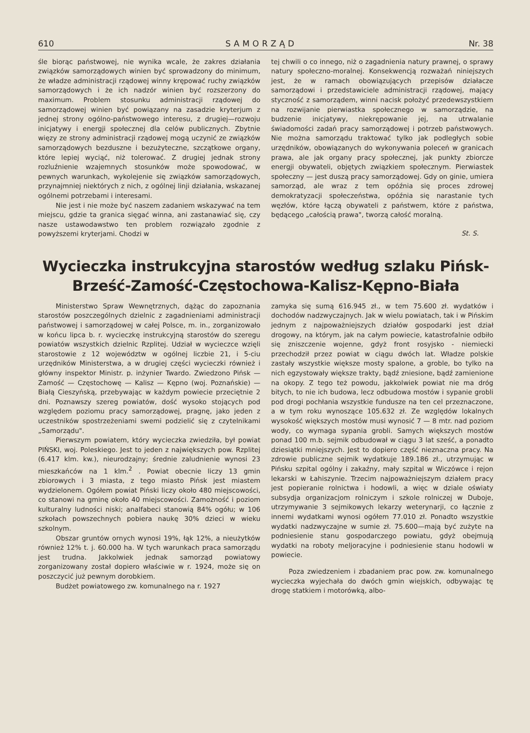610 SAMORZĄD Nr. 38
śle biorąc państwowej, nie wynika wcale, że zakres działania związków samorządowych winien być sprowadzony do minimum, że władze administracji rządowej winny krępować ruchy związków samorządowych i że ich nadzór winien być rozszerzony do maximum. Problem stosunku administracji rządowej do samorządowej winien być powiązany na zasadzie kryterjum z jednej strony ogólno-państwowego interesu, z drugiej—rozwoju inicjatywy i energji społecznej dla celów publicznych. Zbytnie więzy ze strony administracji rządowej mogą uczynić ze związków samorządowych bezduszne i bezużyteczne, szczątkowe organy, które lepiej wyciąć, niż tolerować. Z drugiej jednak strony rozluźnienie wzajemnych stosunków może spowodować, w pewnych warunkach, wykolejenie się związków samorządowych, przynajmniej niektórych z nich, z ogólnej linji działania, wskazanej ogólnemi potrzebami i interesami.
Nie jest i nie może być naszem zadaniem wskazywać na tem miejscu, gdzie ta granica sięgać winna, ani zastanawiać się, czy nasze ustawodawstwo ten problem rozwiązało zgodnie z powyższemi kryterjami. Chodzi w
tej chwili o co innego, niż o zagadnienia natury prawnej, o sprawy natury społeczno-moralnej. Konsekwencją rozważań niniejszych jest, że w ramach obowiązujących przepisów działacze samorządowi i przedstawiciele administracji rządowej, mający styczność z samorządem, winni nacisk położyć przedewszystkiem na rozwijanie pierwiastka społecznego w samorządzie, na budzenie inicjatywy, niekrępowanie jej, na utrwalanie świadomości zadań pracy samorządowej i potrzeb państwowych. Nie można samorządu traktować tylko jak podległych sobie urzędników, obowiązanych do wykonywania poleceń w granicach prawa, ale jak organy pracy społecznej, jak punkty zbiorcze energji obywateli, objętych związkiem społecznym. Pierwiastek społeczny — jest duszą pracy samorządowej. Gdy on ginie, umiera samorząd, ale wraz z tem opóźnia się proces zdrowej demokratyzacji społeczeństwa, opóźnia się narastanie tych węzłów, które łączą obywateli z państwem, które z państwa, będącego „całością prawa", tworzą całość moralną.
St. S.
Wycieczka instrukcyjna starostów według szlaku Pińsk-Brześć-Zamość-Częstochowa-Kalisz-Kępno-Biała
Ministerstwo Spraw Wewnętrznych, dążąc do zapoznania starostów poszczególnych dzielnic z zagadnieniami administracji państwowej i samorządowej w całej Polsce, m. in., zorganizowało w końcu lipca b. r. wycieczkę instrukcyjną starostów do szeregu powiatów wszystkich dzielnic Rzplitej. Udział w wycieczce wzięli starostowie z 12 województw w ogólnej liczbie 21, i 5-ciu urzędników Ministerstwa, a w drugiej części wycieczki również i główny inspektor Ministr. p. inżynier Twardo. Zwiedzono Pińsk — Zamość — Częstochowę — Kalisz — Kępno (woj. Poznańskie) — Białą Cieszyńską, przebywając w każdym powiecie przeciętnie 2 dni. Poznawszy szereg powiatów, dość wysoko stojących pod względem poziomu pracy samorządowej, pragnę, jako jeden z uczestników spostrzeżeniami swemi podzielić się z czytelnikami „Samorządu".
Pierwszym powiatem, który wycieczka zwiedziła, był powiat PIŃSKI, woj. Poleskiego. Jest to jeden z największych pow. Rzplitej (6.417 klm. kw.), nieurodzajny; średnie zaludnienie wynosi 23 mieszkańców na 1 klm.<sup>2</sup> . Powiat obecnie liczy 13 gmin zbiorowych i 3 miasta, z tego miasto Pińsk jest miastem wydzielonem. Ogółem powiat Piński liczy około 480 miejscowości, co stanowi na gminę około 40 miejscowości. Zamożność i poziom kulturalny ludności niski; analfabeci stanowią 84% ogółu; w 106 szkołach powszechnych pobiera naukę 30% dzieci w wieku szkolnym.
Obszar gruntów ornych wynosi 19%, łąk 12%, a nieużytków również 12% t. j. 60.000 ha. W tych warunkach praca samorządu jest trudna. Jakkolwiek jednak samorząd powiatowy zorganizowany został dopiero właściwie w r. 1924, może się on poszczycić już pewnym dorobkiem.
Budżet powiatowego zw. komunalnego na r. 1927
zamyka się sumą 616.945 zł., w tem 75.600 zł. wydatków i dochodów nadzwyczajnych. Jak w wielu powiatach, tak i w Pińskim jednym z najpoważniejszych działów gospodarki jest dział drogowy, na którym, jak na całym powiecie, katastrofalnie odbiło się zniszczenie wojenne, gdyż front rosyjsko - niemiecki przechodził przez powiat w ciągu dwóch lat. Władze polskie zastały wszystkie większe mosty spalone, a groble, bo tylko na nich egzystowały większe trakty, bądź zniesione, bądź zamienione na okopy. Z tego też powodu, jakkolwiek powiat nie ma dróg bitych, to nie ich budowa, lecz odbudowa mostów i sypanie grobli pod drogi pochłania wszystkie fundusze na ten cel przeznaczone, a w tym roku wynoszące 105.632 zł. Ze względów lokalnych wysokość większych mostów musi wynosić 7 — 8 mtr. nad poziom wody, co wymaga sypania grobli. Samych większych mostów ponad 100 m.b. sejmik odbudował w ciągu 3 lat sześć, a ponadto dziesiątki mniejszych. Jest to dopiero część nieznaczna pracy. Na zdrowie publiczne sejmik wydatkuje 189.186 zł., utrzymując w Pińsku szpital ogólny i zakaźny, mały szpital w Wiczówce i rejon lekarski w Łahiszynie. Trzecim najpoważniejszym działem pracy jest popieranie rolnictwa i hodowli, a więc w dziale oświaty subsydja organizacjom rolniczym i szkole rolniczej w Duboje, utrzymywanie 3 sejmikowych lekarzy weterynarji, co łącznie z innemi wydatkami wynosi ogółem 77.010 zł. Ponadto wszystkie wydatki nadzwyczajne w sumie zł. 75.600—mają być zużyte na podniesienie stanu gospodarczego powiatu, gdyż obejmują wydatki na roboty meljoracyjne i podniesienie stanu hodowli w powiecie.
Poza zwiedzeniem i zbadaniem prac pow. zw. komunalnego wycieczka wyjechała do dwóch gmin wiejskich, odbywając tę drogę statkiem i motorówką, albo-